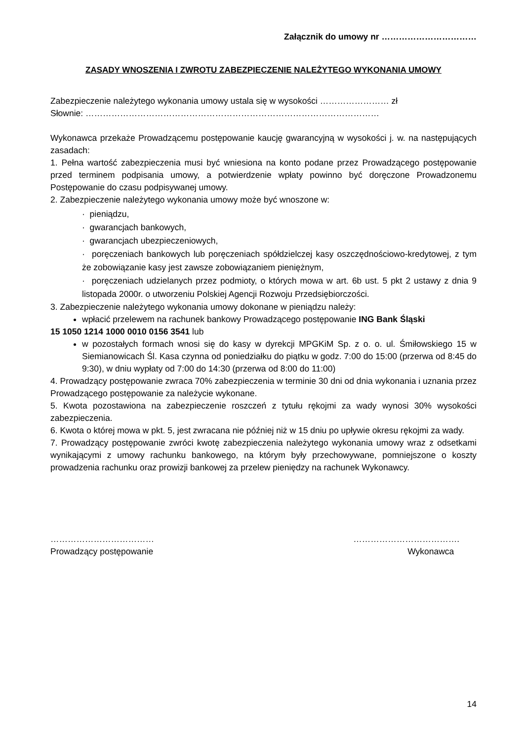Załącznik do umowy nr ……………………………
ZASADY WNOSZENIA I ZWROTU ZABEZPIECZENIE NALEŻYTEGO WYKONANIA UMOWY
Zabezpieczenie należytego wykonania umowy ustala się w wysokości …………………… zł
Słownie: …………………………………………………………………………………………
Wykonawca przekaże Prowadzącemu postępowanie kaucję gwarancyjną w wysokości j. w. na następujących zasadach:
1. Pełna wartość zabezpieczenia musi być wniesiona na konto podane przez Prowadzącego postępowanie przed terminem podpisania umowy, a potwierdzenie wpłaty powinno być doręczone Prowadzonemu Postępowanie do czasu podpisywanej umowy.
2. Zabezpieczenie należytego wykonania umowy może być wnoszone w:
· pieniądzu,
· gwarancjach bankowych,
· gwarancjach ubezpieczeniowych,
· poręczeniach bankowych lub poręczeniach spółdzielczej kasy oszczędnościowo-kredytowej, z tym że zobowiązanie kasy jest zawsze zobowiązaniem pieniężnym,
· poręczeniach udzielanych przez podmioty, o których mowa w art. 6b ust. 5 pkt 2 ustawy z dnia 9 listopada 2000r. o utworzeniu Polskiej Agencji Rozwoju Przedsiębiorczości.
3. Zabezpieczenie należytego wykonania umowy dokonane w pieniądzu należy:
wpłacić przelewem na rachunek bankowy Prowadzącego postępowanie ING Bank Śląski
15 1050 1214 1000 0010 0156 3541 lub
w pozostałych formach wnosi się do kasy w dyrekcji MPGKiM Sp. z o. o. ul. Śmiłowskiego 15 w Siemianowicach Śl. Kasa czynna od poniedziałku do piątku w godz. 7:00 do 15:00 (przerwa od 8:45 do 9:30), w dniu wypłaty od 7:00 do 14:30 (przerwa od 8:00 do 11:00)
4. Prowadzący postępowanie zwraca 70% zabezpieczenia w terminie 30 dni od dnia wykonania i uznania przez Prowadzącego postępowanie za należycie wykonane.
5. Kwota pozostawiona na zabezpieczenie roszczeń z tytułu rękojmi za wady wynosi 30% wysokości zabezpieczenia.
6. Kwota o której mowa w pkt. 5, jest zwracana nie później niż w 15 dniu po upływie okresu rękojmi za wady.
7. Prowadzący postępowanie zwróci kwotę zabezpieczenia należytego wykonania umowy wraz z odsetkami wynikającymi z umowy rachunku bankowego, na którym były przechowywane, pomniejszone o koszty prowadzenia rachunku oraz prowizji bankowej za przelew pieniędzy na rachunek Wykonawcy.
………………………………
Prowadzący postępowanie
……………………………….
Wykonawca
14